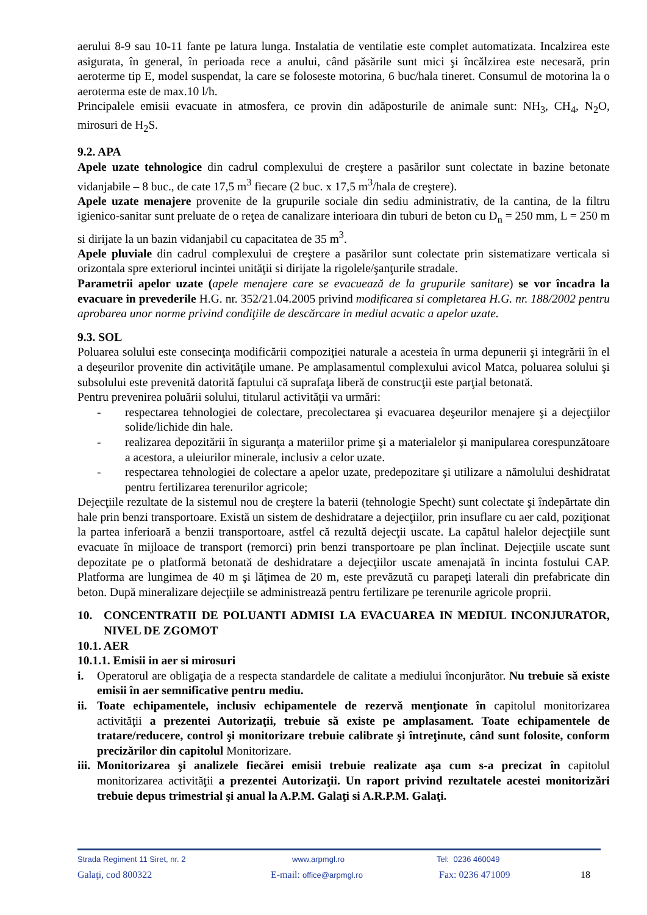aerului 8-9 sau 10-11 fante pe latura lunga. Instalatia de ventilatie este complet automatizata. Incalzirea este asigurata, în general, în perioada rece a anului, când păsările sunt mici şi încălzirea este necesară, prin aeroterme tip E, model suspendat, la care se foloseste motorina, 6 buc/hala tineret. Consumul de motorina la o aeroterma este de max.10 l/h.
Principalele emisii evacuate in atmosfera, ce provin din adăposturile de animale sunt: NH<sub>3</sub>, CH<sub>4</sub>, N<sub>2</sub>O, mirosuri de H<sub>2</sub>S.
9.2. APA
Apele uzate tehnologice din cadrul complexului de creştere a pasărilor sunt colectate in bazine betonate vidanjabile – 8 buc., de cate 17,5 m<sup>3</sup> fiecare (2 buc. x 17,5 m<sup>3</sup>/hala de creştere).
Apele uzate menajere provenite de la grupurile sociale din sediu administrativ, de la cantina, de la filtru igienico-sanitar sunt preluate de o reţea de canalizare interioara din tuburi de beton cu D<sub>n</sub> = 250 mm, L = 250 m si dirijate la un bazin vidanjabil cu capacitatea de 35 m<sup>3</sup>.
Apele pluviale din cadrul complexului de creştere a pasărilor sunt colectate prin sistematizare verticala si orizontala spre exteriorul incintei unităţii si dirijate la rigolele/şanţurile stradale.
Parametrii apelor uzate (apele menajere care se evacuează de la grupurile sanitare) se vor încadra la evacuare in prevederile H.G. nr. 352/21.04.2005 privind modificarea si completarea H.G. nr. 188/2002 pentru aprobarea unor norme privind condiţiile de descărcare in mediul acvatic a apelor uzate.
9.3. SOL
Poluarea solului este consecinţa modificării compoziţiei naturale a acesteia în urma depunerii şi integrării în el a deşeurilor provenite din activităţile umane. Pe amplasamentul complexului avicol Matca, poluarea solului şi subsolului este prevenită datorită faptului că suprafaţa liberă de construcţii este parţial betonată.
Pentru prevenirea poluării solului, titularul activităţii va urmări:
- respectarea tehnologiei de colectare, precolectarea şi evacuarea deşeurilor menajere şi a dejecţiilor solide/lichide din hale.
- realizarea depozitării în siguranţa a materiilor prime şi a materialelor şi manipularea corespunzătoare a acestora, a uleiurilor minerale, inclusiv a celor uzate.
- respectarea tehnologiei de colectare a apelor uzate, predepozitare şi utilizare a nămolului deshidratat pentru fertilizarea terenurilor agricole;
Dejecţiile rezultate de la sistemul nou de creştere la baterii (tehnologie Specht) sunt colectate şi îndepărtate din hale prin benzi transportoare. Există un sistem de deshidratare a dejecţiilor, prin insuflare cu aer cald, poziţionat la partea inferioară a benzii transportoare, astfel că rezultă dejecţii uscate. La capătul halelor dejecţiile sunt evacuate în mijloace de transport (remorci) prin benzi transportoare pe plan înclinat. Dejecţiile uscate sunt depozitate pe o platformă betonată de deshidratare a dejecţiilor uscate amenajată în incinta fostului CAP. Platforma are lungimea de 40 m şi lăţimea de 20 m, este prevăzută cu parapeţi laterali din prefabricate din beton. După mineralizare dejecţiile se administrează pentru fertilizare pe terenurile agricole proprii.
10. CONCENTRATII DE POLUANTI ADMISI LA EVACUAREA IN MEDIUL INCONJURATOR, NIVEL DE ZGOMOT
10.1. AER
10.1.1. Emisii in aer si mirosuri
i. Operatorul are obligaţia de a respecta standardele de calitate a mediului înconjurător. Nu trebuie să existe emisii în aer semnificative pentru mediu.
ii. Toate echipamentele, inclusiv echipamentele de rezervă menţionate în capitolul monitorizarea activităţii a prezentei Autorizaţii, trebuie să existe pe amplasament. Toate echipamentele de tratare/reducere, control şi monitorizare trebuie calibrate şi întreţinute, când sunt folosite, conform precizărilor din capitolul Monitorizare.
iii. Monitorizarea şi analizele fiecărei emisii trebuie realizate aşa cum s-a precizat în capitolul monitorizarea activităţii a prezentei Autorizaţii. Un raport privind rezultatele acestei monitorizări trebuie depus trimestrial şi anual la A.P.M. Galaţi si A.R.P.M. Galaţi.
Strada Regiment 11 Siret, nr. 2 www.arpmgl.ro Tel: 0236 460049
Galaţi, cod 800322 E-mail: office@arpmgl.ro Fax: 0236 471009 18